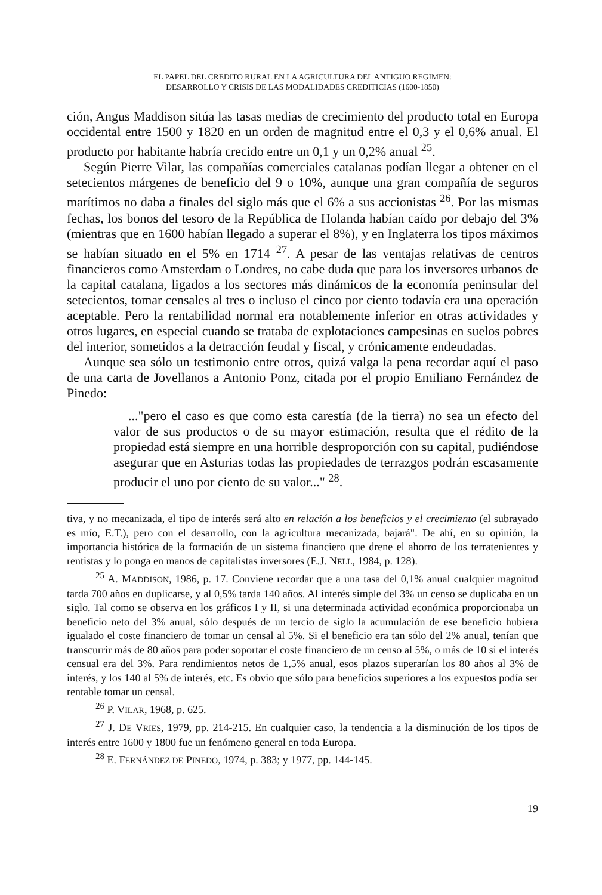EL PAPEL DEL CREDITO RURAL EN LA AGRICULTURA DEL ANTIGUO REGIMEN:
DESARROLLO Y CRISIS DE LAS MODALIDADES CREDITICIAS (1600-1850)
ción, Angus Maddison sitúa las tasas medias de crecimiento del producto total en Europa occidental entre 1500 y 1820 en un orden de magnitud entre el 0,3 y el 0,6% anual. El producto por habitante habría crecido entre un 0,1 y un 0,2% anual <sup>25</sup>.
Según Pierre Vilar, las compañías comerciales catalanas podían llegar a obtener en el setecientos márgenes de beneficio del 9 o 10%, aunque una gran compañía de seguros marítimos no daba a finales del siglo más que el 6% a sus accionistas <sup>26</sup>. Por las mismas fechas, los bonos del tesoro de la República de Holanda habían caído por debajo del 3% (mientras que en 1600 habían llegado a superar el 8%), y en Inglaterra los tipos máximos se habían situado en el 5% en 1714 <sup>27</sup>. A pesar de las ventajas relativas de centros financieros como Amsterdam o Londres, no cabe duda que para los inversores urbanos de la capital catalana, ligados a los sectores más dinámicos de la economía peninsular del setecientos, tomar censales al tres o incluso el cinco por ciento todavía era una operación aceptable. Pero la rentabilidad normal era notablemente inferior en otras actividades y otros lugares, en especial cuando se trataba de explotaciones campesinas en suelos pobres del interior, sometidos a la detracción feudal y fiscal, y crónicamente endeudadas.
Aunque sea sólo un testimonio entre otros, quizá valga la pena recordar aquí el paso de una carta de Jovellanos a Antonio Ponz, citada por el propio Emiliano Fernández de Pinedo:
..."pero el caso es que como esta carestía (de la tierra) no sea un efecto del valor de sus productos o de su mayor estimación, resulta que el rédito de la propiedad está siempre en una horrible desproporción con su capital, pudiéndose asegurar que en Asturias todas las propiedades de terrazgos podrán escasamente producir el uno por ciento de su valor..." <sup>28</sup>.
tiva, y no mecanizada, el tipo de interés será alto en relación a los beneficios y el crecimiento (el subrayado es mío, E.T.), pero con el desarrollo, con la agricultura mecanizada, bajará". De ahí, en su opinión, la importancia histórica de la formación de un sistema financiero que drene el ahorro de los terratenientes y rentistas y lo ponga en manos de capitalistas inversores (E.J. NELL, 1984, p. 128).
<sup>25</sup> A. MADDISON, 1986, p. 17. Conviene recordar que a una tasa del 0,1% anual cualquier magnitud tarda 700 años en duplicarse, y al 0,5% tarda 140 años. Al interés simple del 3% un censo se duplicaba en un siglo. Tal como se observa en los gráficos I y II, si una determinada actividad económica proporcionaba un beneficio neto del 3% anual, sólo después de un tercio de siglo la acumulación de ese beneficio hubiera igualado el coste financiero de tomar un censal al 5%. Si el beneficio era tan sólo del 2% anual, tenían que transcurrir más de 80 años para poder soportar el coste financiero de un censo al 5%, o más de 10 si el interés censual era del 3%. Para rendimientos netos de 1,5% anual, esos plazos superarían los 80 años al 3% de interés, y los 140 al 5% de interés, etc. Es obvio que sólo para beneficios superiores a los expuestos podía ser rentable tomar un censal.
<sup>26</sup> P. VILAR, 1968, p. 625.
<sup>27</sup> J. DE VRIES, 1979, pp. 214-215. En cualquier caso, la tendencia a la disminución de los tipos de interés entre 1600 y 1800 fue un fenómeno general en toda Europa.
<sup>28</sup> E. FERNÁNDEZ DE PINEDO, 1974, p. 383; y 1977, pp. 144-145.
19